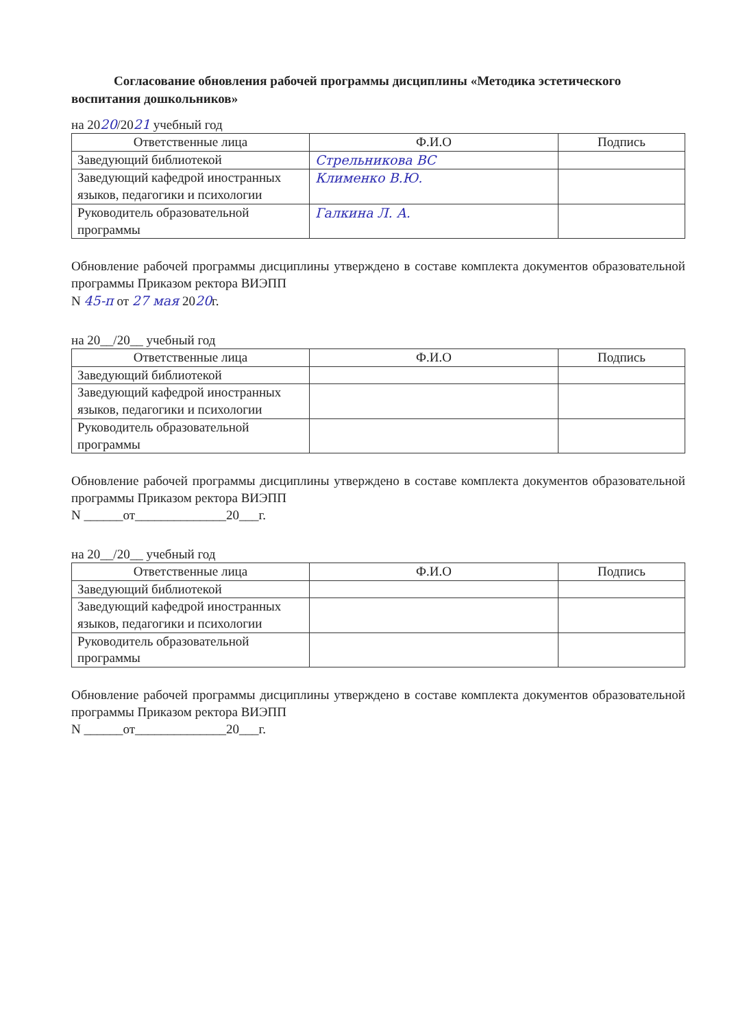Согласование обновления рабочей программы дисциплины «Методика эстетического воспитания дошкольников»
на 2020/2021 учебный год
| Ответственные лица | Ф.И.О | Подпись |
| --- | --- | --- |
| Заведующий библиотекой | Стрельникова ВС | |
| Заведующий кафедрой иностранных языков, педагогики и психологии | Клименко В.Ю. | |
| Руководитель образовательной программы | Галкина Л. А. | |
Обновление рабочей программы дисциплины утверждено в составе комплекта документов образовательной программы Приказом ректора ВИЭПП
N 45-п от 27 мая 2020г.
на 20__/20__ учебный год
| Ответственные лица | Ф.И.О | Подпись |
| --- | --- | --- |
| Заведующий библиотекой | | |
| Заведующий кафедрой иностранных языков, педагогики и психологии | | |
| Руководитель образовательной программы | | |
Обновление рабочей программы дисциплины утверждено в составе комплекта документов образовательной программы Приказом ректора ВИЭПП
N ______от______________20___г.
на 20__/20__ учебный год
| Ответственные лица | Ф.И.О | Подпись |
| --- | --- | --- |
| Заведующий библиотекой | | |
| Заведующий кафедрой иностранных языков, педагогики и психологии | | |
| Руководитель образовательной программы | | |
Обновление рабочей программы дисциплины утверждено в составе комплекта документов образовательной программы Приказом ректора ВИЭПП
N ______от______________20___г.